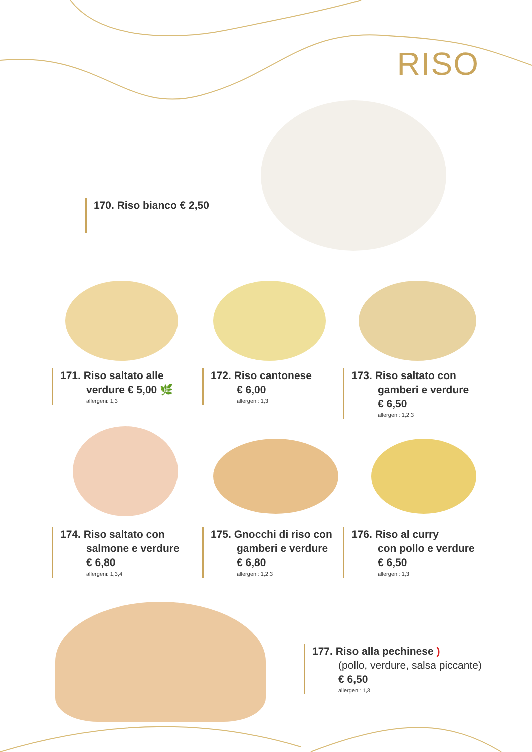RISO
170. Riso bianco € 2,50
171. Riso saltato alle
verdure € 5,00 🌿
allergeni: 1,3
172. Riso cantonese
€ 6,00
allergeni: 1,3
173. Riso saltato con
gamberi e verdure
€ 6,50
allergeni: 1,2,3
174. Riso saltato con
salmone e verdure
€ 6,80
allergeni: 1,3,4
175. Gnocchi di riso con
gamberi e verdure
€ 6,80
allergeni: 1,2,3
176. Riso al curry
con pollo e verdure
€ 6,50
allergeni: 1,3
177. Riso alla pechinese )
(pollo, verdure, salsa piccante)
€ 6,50
allergeni: 1,3